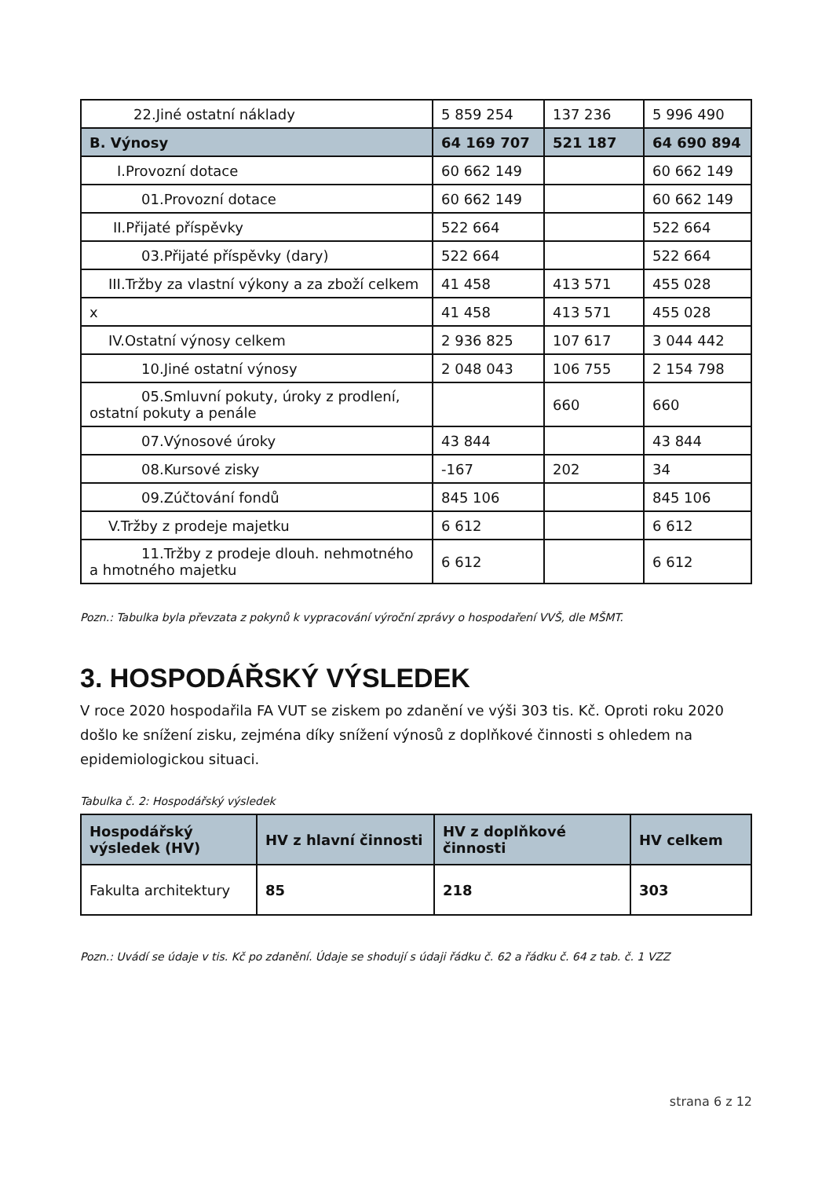| 22.Jiné ostatní náklady | 5 859 254 | 137 236 | 5 996 490 |
| B. Výnosy | 64 169 707 | 521 187 | 64 690 894 |
| I.Provozní dotace | 60 662 149 | | 60 662 149 |
| 01.Provozní dotace | 60 662 149 | | 60 662 149 |
| II.Přijaté příspěvky | 522 664 | | 522 664 |
| 03.Přijaté příspěvky (dary) | 522 664 | | 522 664 |
| III.Tržby za vlastní výkony a za zboží celkem | 41 458 | 413 571 | 455 028 |
| x | 41 458 | 413 571 | 455 028 |
| IV.Ostatní výnosy celkem | 2 936 825 | 107 617 | 3 044 442 |
| 10.Jiné ostatní výnosy | 2 048 043 | 106 755 | 2 154 798 |
| 05.Smluvní pokuty, úroky z prodlení, ostatní pokuty a penále | | 660 | 660 |
| 07.Výnosové úroky | 43 844 | | 43 844 |
| 08.Kursové zisky | -167 | 202 | 34 |
| 09.Zúčtování fondů | 845 106 | | 845 106 |
| V.Tržby z prodeje majetku | 6 612 | | 6 612 |
| 11.Tržby z prodeje dlouh. nehmotného a hmotného majetku | 6 612 | | 6 612 |
Pozn.: Tabulka byla převzata z pokynů k vypracování výroční zprávy o hospodaření VVŠ, dle MŠMT.
3. HOSPODÁŘSKÝ VÝSLEDEK
V roce 2020 hospodařila FA VUT se ziskem po zdanění ve výši 303 tis. Kč. Oproti roku 2020 došlo ke snížení zisku, zejména díky snížení výnosů z doplňkové činnosti s ohledem na epidemiologickou situaci.
Tabulka č. 2: Hospodářský výsledek
| Hospodářský výsledek (HV) | HV z hlavní činnosti | HV z doplňkové činnosti | HV celkem |
| --- | --- | --- | --- |
| Fakulta architektury | 85 | 218 | 303 |
Pozn.: Uvádí se údaje v tis. Kč po zdanění. Údaje se shodují s údaji řádku č. 62 a řádku č. 64 z tab. č. 1 VZZ
strana 6 z 12